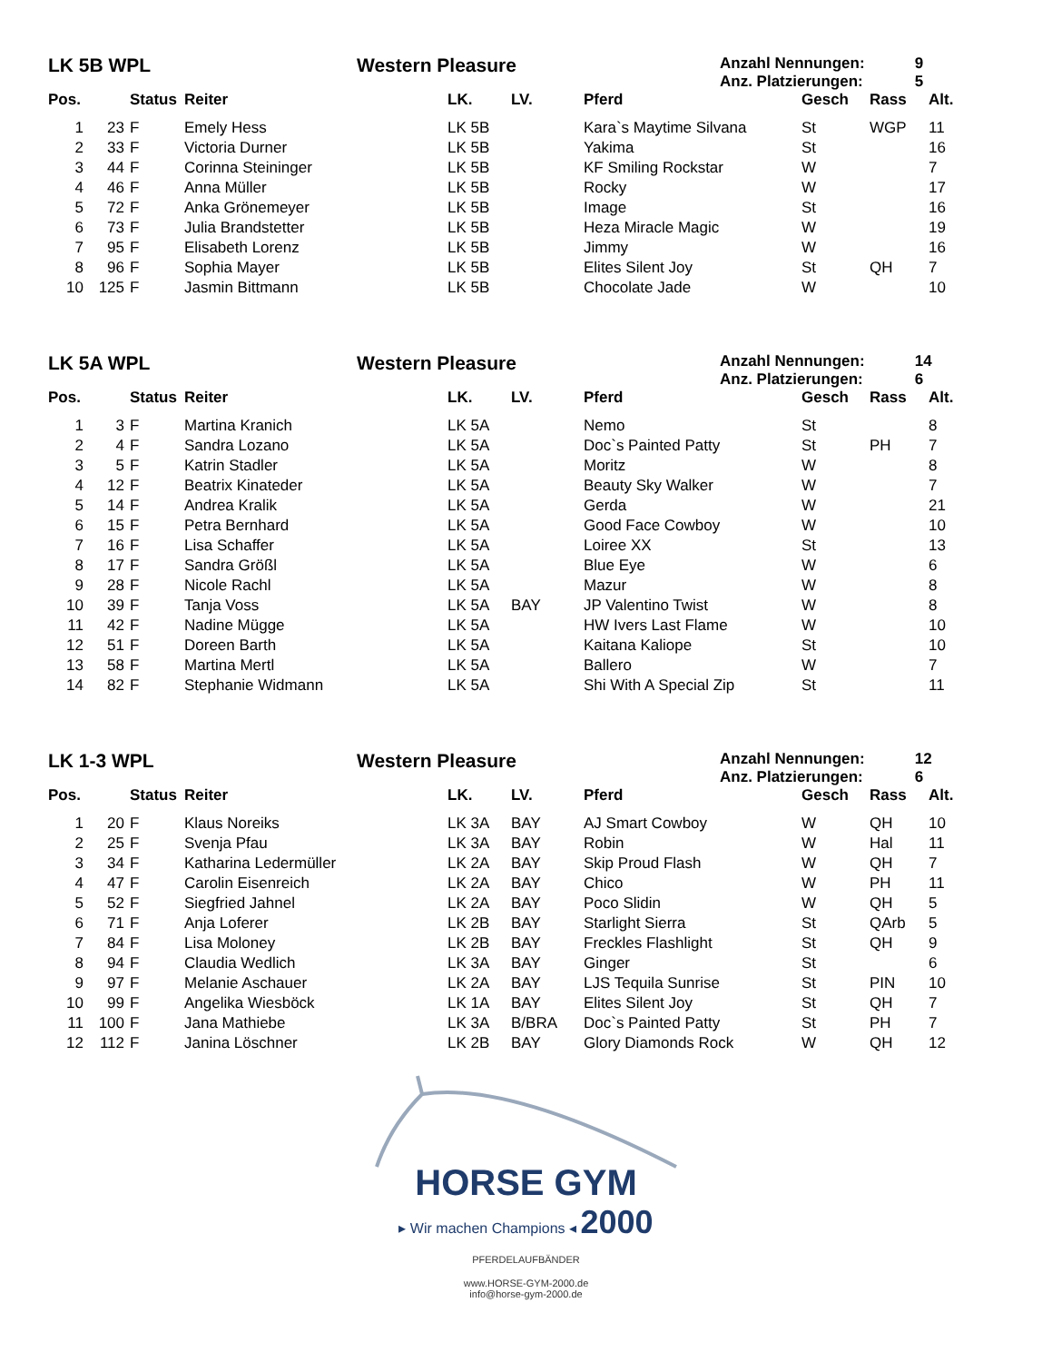LK 5B WPL Western Pleasure
Anzahl Nennungen: 9
Anz. Platzierungen: 5
| Pos. | | Status | Reiter | LK. | LV. | Pferd | Gesch | Rass | Alt. |
| --- | --- | --- | --- | --- | --- | --- | --- | --- | --- |
| 1 | 23 | F | Emely Hess | LK 5B | | Kara`s Maytime Silvana | St | WGP | 11 |
| 2 | 33 | F | Victoria Durner | LK 5B | | Yakima | St | | 16 |
| 3 | 44 | F | Corinna Steininger | LK 5B | | KF Smiling Rockstar | W | | 7 |
| 4 | 46 | F | Anna Müller | LK 5B | | Rocky | W | | 17 |
| 5 | 72 | F | Anka Grönemeyer | LK 5B | | Image | St | | 16 |
| 6 | 73 | F | Julia Brandstetter | LK 5B | | Heza Miracle Magic | W | | 19 |
| 7 | 95 | F | Elisabeth Lorenz | LK 5B | | Jimmy | W | | 16 |
| 8 | 96 | F | Sophia Mayer | LK 5B | | Elites Silent Joy | St | QH | 7 |
| 10 | 125 | F | Jasmin Bittmann | LK 5B | | Chocolate Jade | W | | 10 |
LK 5A WPL Western Pleasure
Anzahl Nennungen: 14
Anz. Platzierungen: 6
| Pos. | | Status | Reiter | LK. | LV. | Pferd | Gesch | Rass | Alt. |
| --- | --- | --- | --- | --- | --- | --- | --- | --- | --- |
| 1 | 3 | F | Martina Kranich | LK 5A | | Nemo | St | | 8 |
| 2 | 4 | F | Sandra Lozano | LK 5A | | Doc`s Painted Patty | St | PH | 7 |
| 3 | 5 | F | Katrin Stadler | LK 5A | | Moritz | W | | 8 |
| 4 | 12 | F | Beatrix Kinateder | LK 5A | | Beauty Sky Walker | W | | 7 |
| 5 | 14 | F | Andrea Kralik | LK 5A | | Gerda | W | | 21 |
| 6 | 15 | F | Petra Bernhard | LK 5A | | Good Face Cowboy | W | | 10 |
| 7 | 16 | F | Lisa Schaffer | LK 5A | | Loiree XX | St | | 13 |
| 8 | 17 | F | Sandra Größl | LK 5A | | Blue Eye | W | | 6 |
| 9 | 28 | F | Nicole Rachl | LK 5A | | Mazur | W | | 8 |
| 10 | 39 | F | Tanja Voss | LK 5A | BAY | JP Valentino Twist | W | | 8 |
| 11 | 42 | F | Nadine Mügge | LK 5A | | HW Ivers Last Flame | W | | 10 |
| 12 | 51 | F | Doreen Barth | LK 5A | | Kaitana Kaliope | St | | 10 |
| 13 | 58 | F | Martina Mertl | LK 5A | | Ballero | W | | 7 |
| 14 | 82 | F | Stephanie Widmann | LK 5A | | Shi With A Special Zip | St | | 11 |
LK 1-3 WPL Western Pleasure
Anzahl Nennungen: 12
Anz. Platzierungen: 6
| Pos. | | Status | Reiter | LK. | LV. | Pferd | Gesch | Rass | Alt. |
| --- | --- | --- | --- | --- | --- | --- | --- | --- | --- |
| 1 | 20 | F | Klaus Noreiks | LK 3A | BAY | AJ Smart Cowboy | W | QH | 10 |
| 2 | 25 | F | Svenja Pfau | LK 3A | BAY | Robin | W | Hal | 11 |
| 3 | 34 | F | Katharina Ledermüller | LK 2A | BAY | Skip Proud Flash | W | QH | 7 |
| 4 | 47 | F | Carolin Eisenreich | LK 2A | BAY | Chico | W | PH | 11 |
| 5 | 52 | F | Siegfried Jahnel | LK 2A | BAY | Poco Slidin | W | QH | 5 |
| 6 | 71 | F | Anja Loferer | LK 2B | BAY | Starlight Sierra | St | QArb | 5 |
| 7 | 84 | F | Lisa Moloney | LK 2B | BAY | Freckles Flashlight | St | QH | 9 |
| 8 | 94 | F | Claudia Wedlich | LK 3A | BAY | Ginger | St | | 6 |
| 9 | 97 | F | Melanie Aschauer | LK 2A | BAY | LJS Tequila Sunrise | St | PIN | 10 |
| 10 | 99 | F | Angelika Wiesböck | LK 1A | BAY | Elites Silent Joy | St | QH | 7 |
| 11 | 100 | F | Jana Mathiebe | LK 3A | B/BRA | Doc`s Painted Patty | St | PH | 7 |
| 12 | 112 | F | Janina Löschner | LK 2B | BAY | Glory Diamonds Rock | W | QH | 12 |
HORSE GYM
▸ Wir machen Champions ◂ 2000
PFERDELAUFBÄNDER
www.HORSE-GYM-2000.de
info@horse-gym-2000.de